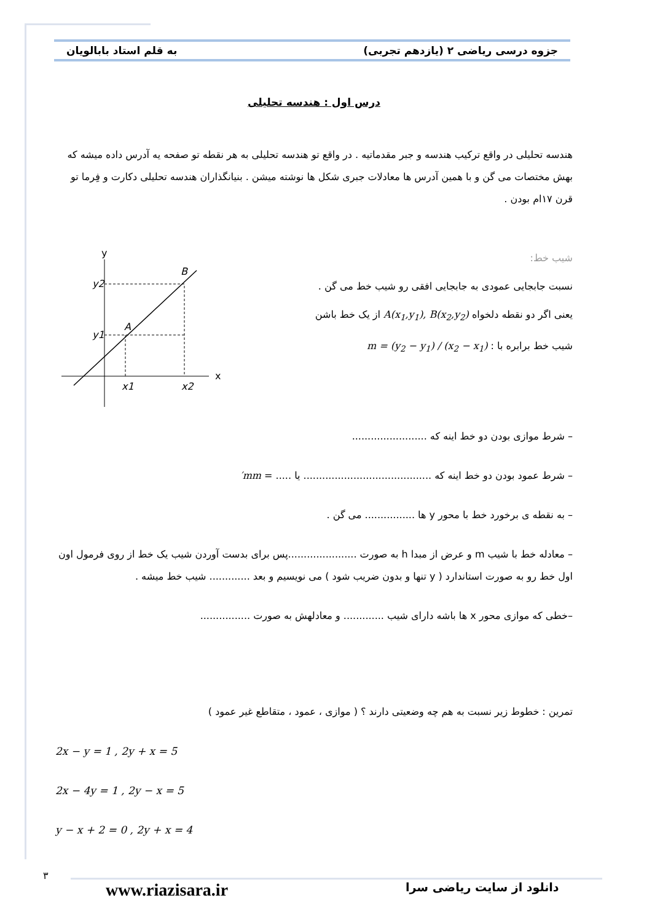به قلم استاد بابالویان جزوه درسی ریاضی ۲ (یازدهم تجربی)
درس اول : هندسه تحلیلی
هندسه تحلیلی در واقع ترکیب هندسه و جبر مقدماتیه . در واقع تو هندسه تحلیلی به هر نقطه تو صفحه یه آدرس داده میشه که بهش مختصات می گن و با همین آدرس ها معادلات جبری شکل ها نوشته میشن . بنیانگذاران هندسه تحلیلی دکارت و فِرما تو قرن ۱۷ام بودن .
شیب خط:
نسبت جابجایی عمودی به جابجایی افقی رو شیب خط می گن .
یعنی اگر دو نقطه دلخواه A(x<sub>1</sub>,y<sub>1</sub>), B(x<sub>2</sub>,y<sub>2</sub>) از یک خط باشن
شیب خط برابره با : m = (y<sub>2</sub> − y<sub>1</sub>) / (x<sub>2</sub> − x<sub>1</sub>)
y
x
y2
y1
x1
x2
A
B
– شرط موازی بودن دو خط اینه که ........................
– شرط عمود بودن دو خط اینه که ......................................... یا ..... = mm′
– به نقطه ی برخورد خط با محور y ها ................ می گن .
– معادله خط با شیب m و عرض از مبدا h به صورت ......................پس برای بدست آوردن شیب یک خط از روی فرمول اون اول خط رو به صورت استاندارد ( y تنها و بدون ضریب شود ) می نویسیم و بعد ............. شیب خط میشه .
–خطی که موازی محور x ها باشه دارای شیب ............. و معادلهش به صورت ................
تمرین : خطوط زیر نسبت به هم چه وضعیتی دارند ؟ ( موازی ، عمود ، متقاطع غیر عمود )
2x − y = 1 , 2y + x = 5
2x − 4y = 1 , 2y − x = 5
y − x + 2 = 0 , 2y + x = 4
۳
www.riazisara.ir دانلود از سایت ریاضی سرا